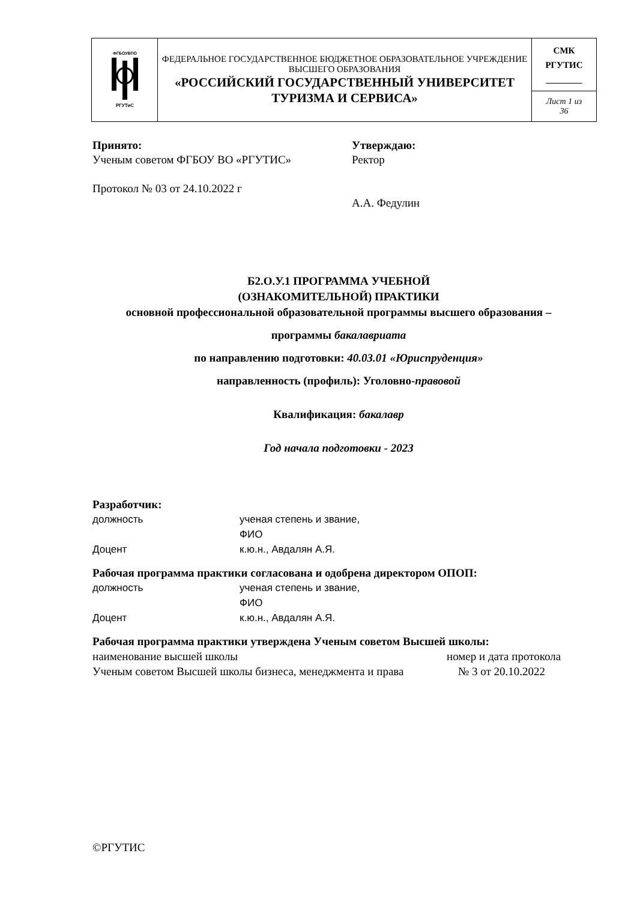| ФГБОУВПО РГУТиС | ФЕДЕРАЛЬНОЕ ГОСУДАРСТВЕННОЕ БЮДЖЕТНОЕ ОБРАЗОВАТЕЛЬНОЕ УЧРЕЖДЕНИЕ ВЫСШЕГО ОБРАЗОВАНИЯ «РОССИЙСКИЙ ГОСУДАРСТВЕННЫЙ УНИВЕРСИТЕТ ТУРИЗМА И СЕРВИСА» | СМК РГУТИС ________ |
| | | Лист 1 из 36 |
Принято:
Ученым советом ФГБОУ ВО «РГУТИС»
Протокол № 03 от 24.10.2022 г
Утверждаю:
Ректор
А.А. Федулин
Б2.О.У.1 ПРОГРАММА УЧЕБНОЙ
(ОЗНАКОМИТЕЛЬНОЙ) ПРАКТИКИ
основной профессиональной образовательной программы высшего образования –
программы бакалавриата
по направлению подготовки: 40.03.01 «Юриспруденция»
направленность (профиль): Уголовно-правовой
Квалификация: бакалавр
Год начала подготовки - 2023
Разработчик:
должность ученая степень и звание,
ФИО
Доцент к.ю.н., Авдалян А.Я.
Рабочая программа практики согласована и одобрена директором ОПОП:
должность ученая степень и звание,
ФИО
Доцент к.ю.н., Авдалян А.Я.
Рабочая программа практики утверждена Ученым советом Высшей школы:
наименование высшей школы
Ученым советом Высшей школы бизнеса, менеджмента и права
номер и дата протокола
№ 3 от 20.10.2022
©РГУТИС